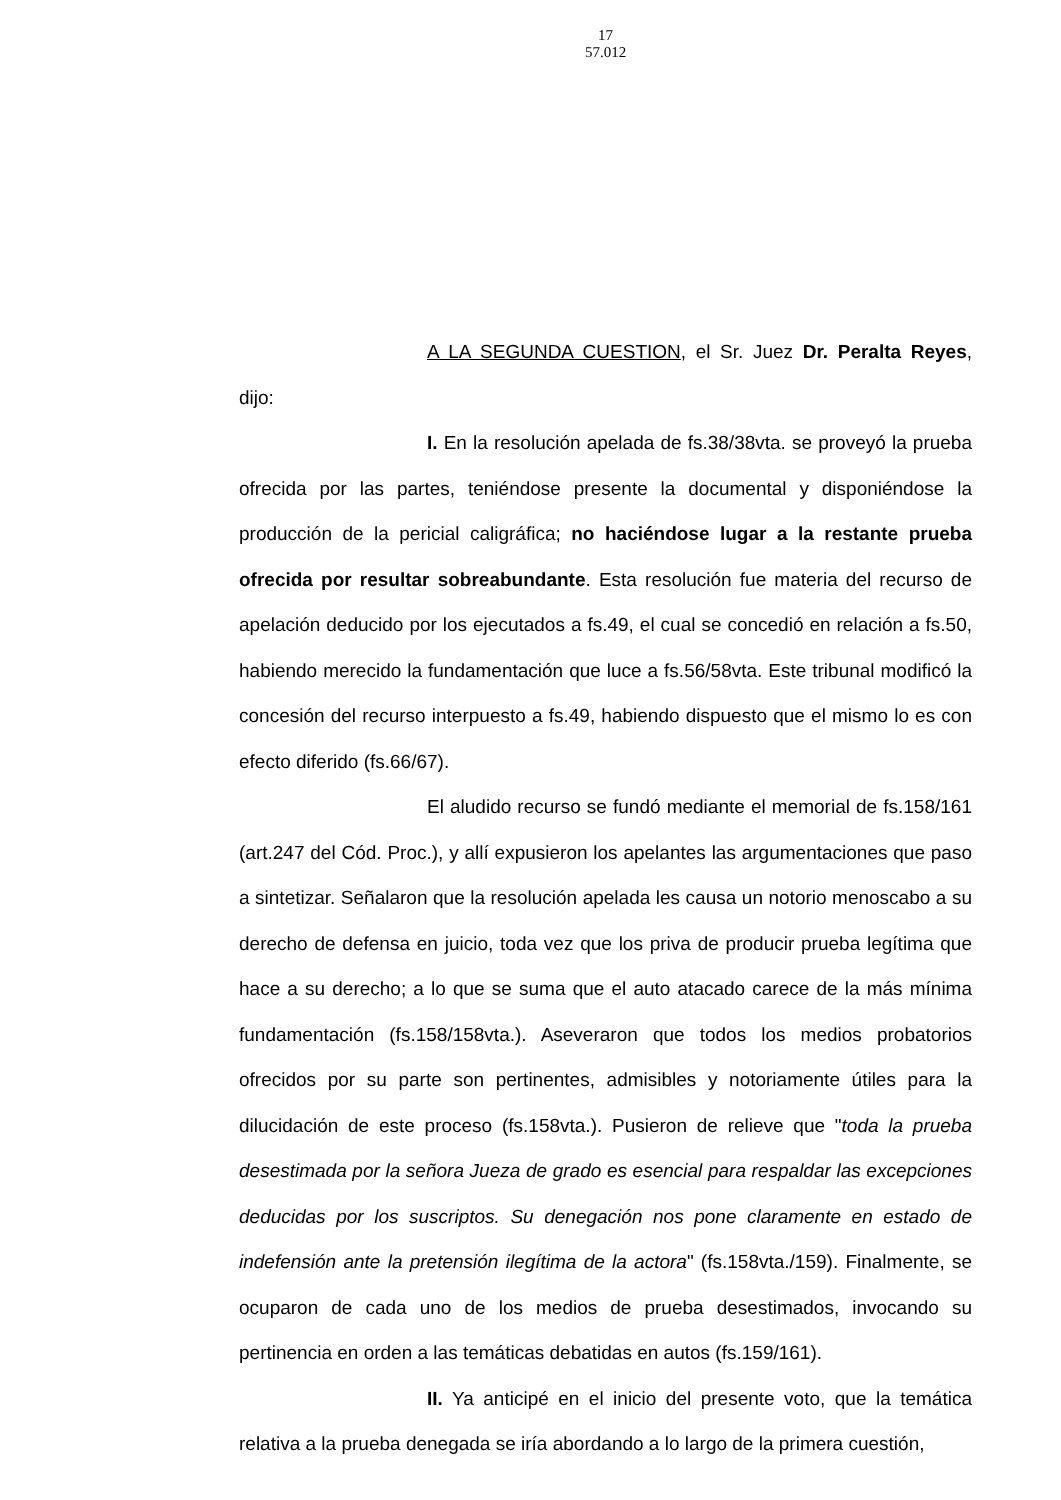17
57.012
A LA SEGUNDA CUESTION, el Sr. Juez Dr. Peralta Reyes, dijo:
I. En la resolución apelada de fs.38/38vta. se proveyó la prueba ofrecida por las partes, teniéndose presente la documental y disponiéndose la producción de la pericial caligráfica; no haciéndose lugar a la restante prueba ofrecida por resultar sobreabundante. Esta resolución fue materia del recurso de apelación deducido por los ejecutados a fs.49, el cual se concedió en relación a fs.50, habiendo merecido la fundamentación que luce a fs.56/58vta. Este tribunal modificó la concesión del recurso interpuesto a fs.49, habiendo dispuesto que el mismo lo es con efecto diferido (fs.66/67).
El aludido recurso se fundó mediante el memorial de fs.158/161 (art.247 del Cód. Proc.), y allí expusieron los apelantes las argumentaciones que paso a sintetizar. Señalaron que la resolución apelada les causa un notorio menoscabo a su derecho de defensa en juicio, toda vez que los priva de producir prueba legítima que hace a su derecho; a lo que se suma que el auto atacado carece de la más mínima fundamentación (fs.158/158vta.). Aseveraron que todos los medios probatorios ofrecidos por su parte son pertinentes, admisibles y notoriamente útiles para la dilucidación de este proceso (fs.158vta.). Pusieron de relieve que "toda la prueba desestimada por la señora Jueza de grado es esencial para respaldar las excepciones deducidas por los suscriptos. Su denegación nos pone claramente en estado de indefensión ante la pretensión ilegítima de la actora" (fs.158vta./159). Finalmente, se ocuparon de cada uno de los medios de prueba desestimados, invocando su pertinencia en orden a las temáticas debatidas en autos (fs.159/161).
II. Ya anticipé en el inicio del presente voto, que la temática relativa a la prueba denegada se iría abordando a lo largo de la primera cuestión,